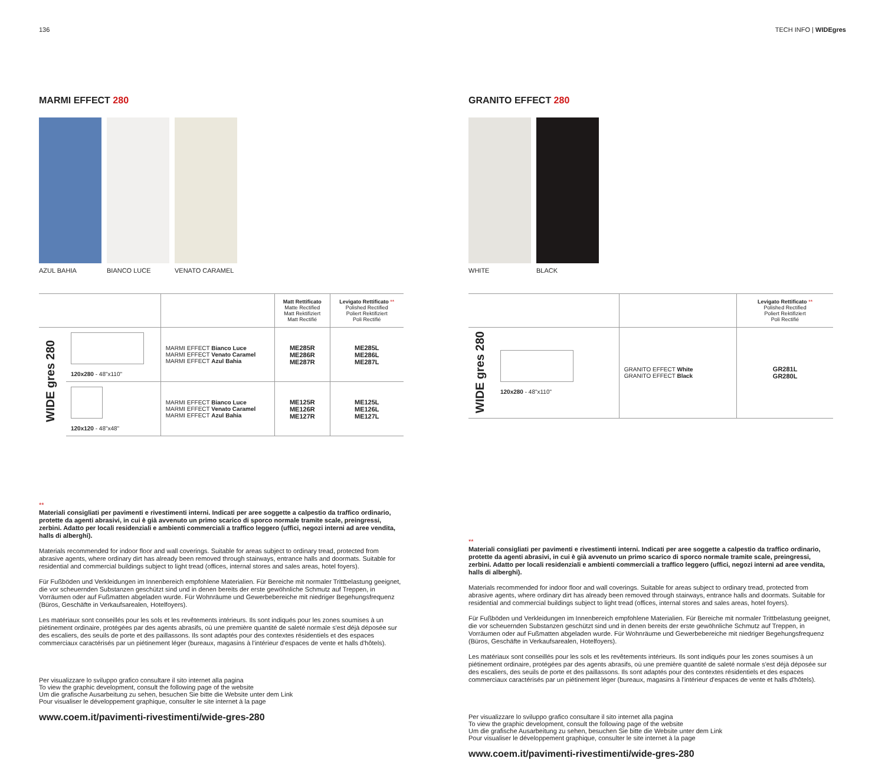136 TECH INFO | WIDEgres
MARMI EFFECT 280
AZUL BAHIA BIANCO LUCE VENATO CARAMEL
| | | | Matt Rettificato Matte Rectified Matt Rektifiziert Matt Rectifié | Levigato Rettificato ** Polished Rectified Poliert Rektifiziert Poli Rectifié |
| --- | --- | --- | --- | --- |
| WIDE gres 280 | 120x280 - 48"x110" | MARMI EFFECT Bianco Luce MARMI EFFECT Venato Caramel MARMI EFFECT Azul Bahia | ME285R ME286R ME287R | ME285L ME286L ME287L |
| | 120x120 - 48"x48" | MARMI EFFECT Bianco Luce MARMI EFFECT Venato Caramel MARMI EFFECT Azul Bahia | ME125R ME126R ME127R | ME125L ME126L ME127L |
**
Materiali consigliati per pavimenti e rivestimenti interni. Indicati per aree soggette a calpestio da traffico ordinario, protette da agenti abrasivi, in cui è già avvenuto un primo scarico di sporco normale tramite scale, preingressi, zerbini. Adatto per locali residenziali e ambienti commerciali a traffico leggero (uffici, negozi interni ad aree vendita, halls di alberghi).
Materials recommended for indoor floor and wall coverings. Suitable for areas subject to ordinary tread, protected from abrasive agents, where ordinary dirt has already been removed through stairways, entrance halls and doormats. Suitable for residential and commercial buildings subject to light tread (offices, internal stores and sales areas, hotel foyers).
Für Fußböden und Verkleidungen im Innenbereich empfohlene Materialien. Für Bereiche mit normaler Trittbelastung geeignet, die vor scheuernden Substanzen geschützt sind und in denen bereits der erste gewöhnliche Schmutz auf Treppen, in Vorräumen oder auf Fußmatten abgeladen wurde. Für Wohnräume und Gewerbebereiche mit niedriger Begehungsfrequenz (Büros, Geschäfte in Verkaufsarealen, Hotelfoyers).
Les matériaux sont conseillés pour les sols et les revêtements intérieurs. Ils sont indiqués pour les zones soumises à un piétinement ordinaire, protégées par des agents abrasifs, où une première quantité de saleté normale s'est déjà déposée sur des escaliers, des seuils de porte et des paillassons. Ils sont adaptés pour des contextes résidentiels et des espaces commerciaux caractérisés par un piétinement léger (bureaux, magasins à l'intérieur d'espaces de vente et halls d'hôtels).
Per visualizzare lo sviluppo grafico consultare il sito internet alla pagina
To view the graphic development, consult the following page of the website
Um die grafische Ausarbeitung zu sehen, besuchen Sie bitte die Website unter dem Link
Pour visualiser le développement graphique, consulter le site internet à la page
www.coem.it/pavimenti-rivestimenti/wide-gres-280
GRANITO EFFECT 280
WHITE BLACK
| | | | Levigato Rettificato ** Polished Rectified Poliert Rektifiziert Poli Rectifié |
| --- | --- | --- | --- |
| WIDE gres 280 | 120x280 - 48"x110" | GRANITO EFFECT White GRANITO EFFECT Black | GR281L GR280L |
**
Materiali consigliati per pavimenti e rivestimenti interni. Indicati per aree soggette a calpestio da traffico ordinario, protette da agenti abrasivi, in cui è già avvenuto un primo scarico di sporco normale tramite scale, preingressi, zerbini. Adatto per locali residenziali e ambienti commerciali a traffico leggero (uffici, negozi interni ad aree vendita, halls di alberghi).
Materials recommended for indoor floor and wall coverings. Suitable for areas subject to ordinary tread, protected from abrasive agents, where ordinary dirt has already been removed through stairways, entrance halls and doormats. Suitable for residential and commercial buildings subject to light tread (offices, internal stores and sales areas, hotel foyers).
Für Fußböden und Verkleidungen im Innenbereich empfohlene Materialien. Für Bereiche mit normaler Trittbelastung geeignet, die vor scheuernden Substanzen geschützt sind und in denen bereits der erste gewöhnliche Schmutz auf Treppen, in Vorräumen oder auf Fußmatten abgeladen wurde. Für Wohnräume und Gewerbebereiche mit niedriger Begehungsfrequenz (Büros, Geschäfte in Verkaufsarealen, Hotelfoyers).
Les matériaux sont conseillés pour les sols et les revêtements intérieurs. Ils sont indiqués pour les zones soumises à un piétinement ordinaire, protégées par des agents abrasifs, où une première quantité de saleté normale s'est déjà déposée sur des escaliers, des seuils de porte et des paillassons. Ils sont adaptés pour des contextes résidentiels et des espaces commerciaux caractérisés par un piétinement léger (bureaux, magasins à l'intérieur d'espaces de vente et halls d'hôtels).
Per visualizzare lo sviluppo grafico consultare il sito internet alla pagina
To view the graphic development, consult the following page of the website
Um die grafische Ausarbeitung zu sehen, besuchen Sie bitte die Website unter dem Link
Pour visualiser le développement graphique, consulter le site internet à la page
www.coem.it/pavimenti-rivestimenti/wide-gres-280